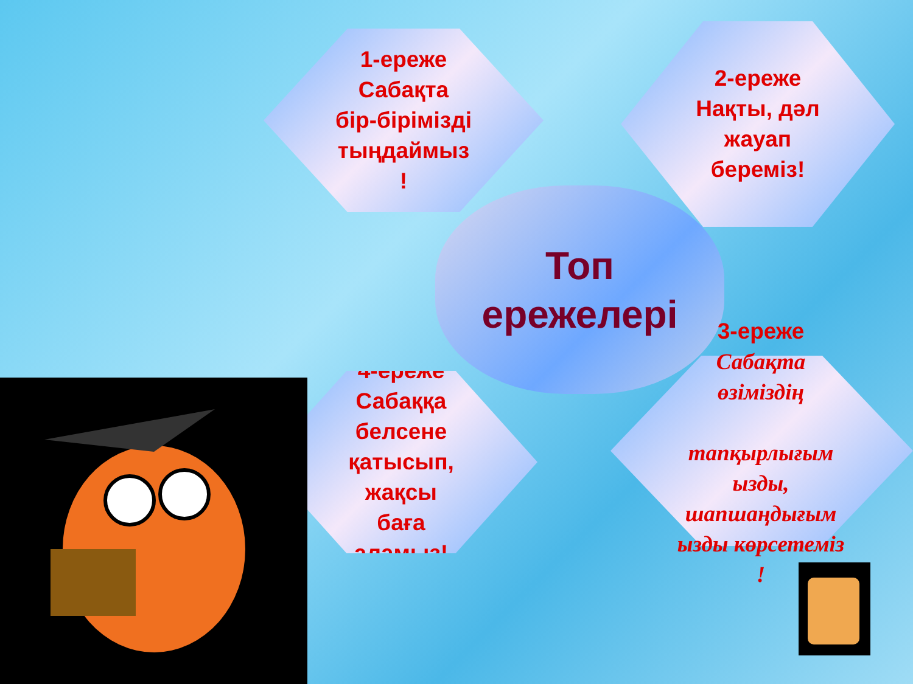1-ереже
Сабақта
бір-бірімізді
тыңдаймыз
!
2-ереже
Нақты, дәл
жауап
береміз!
Топ
ережелері
3-ереже
Сабақта өзіміздің
тапқырлығым ызды, шапшаңдығым ызды көрсетеміз !
4-ереже
Сабаққа
белсене
қатысып,
жақсы
баға
аламыз!